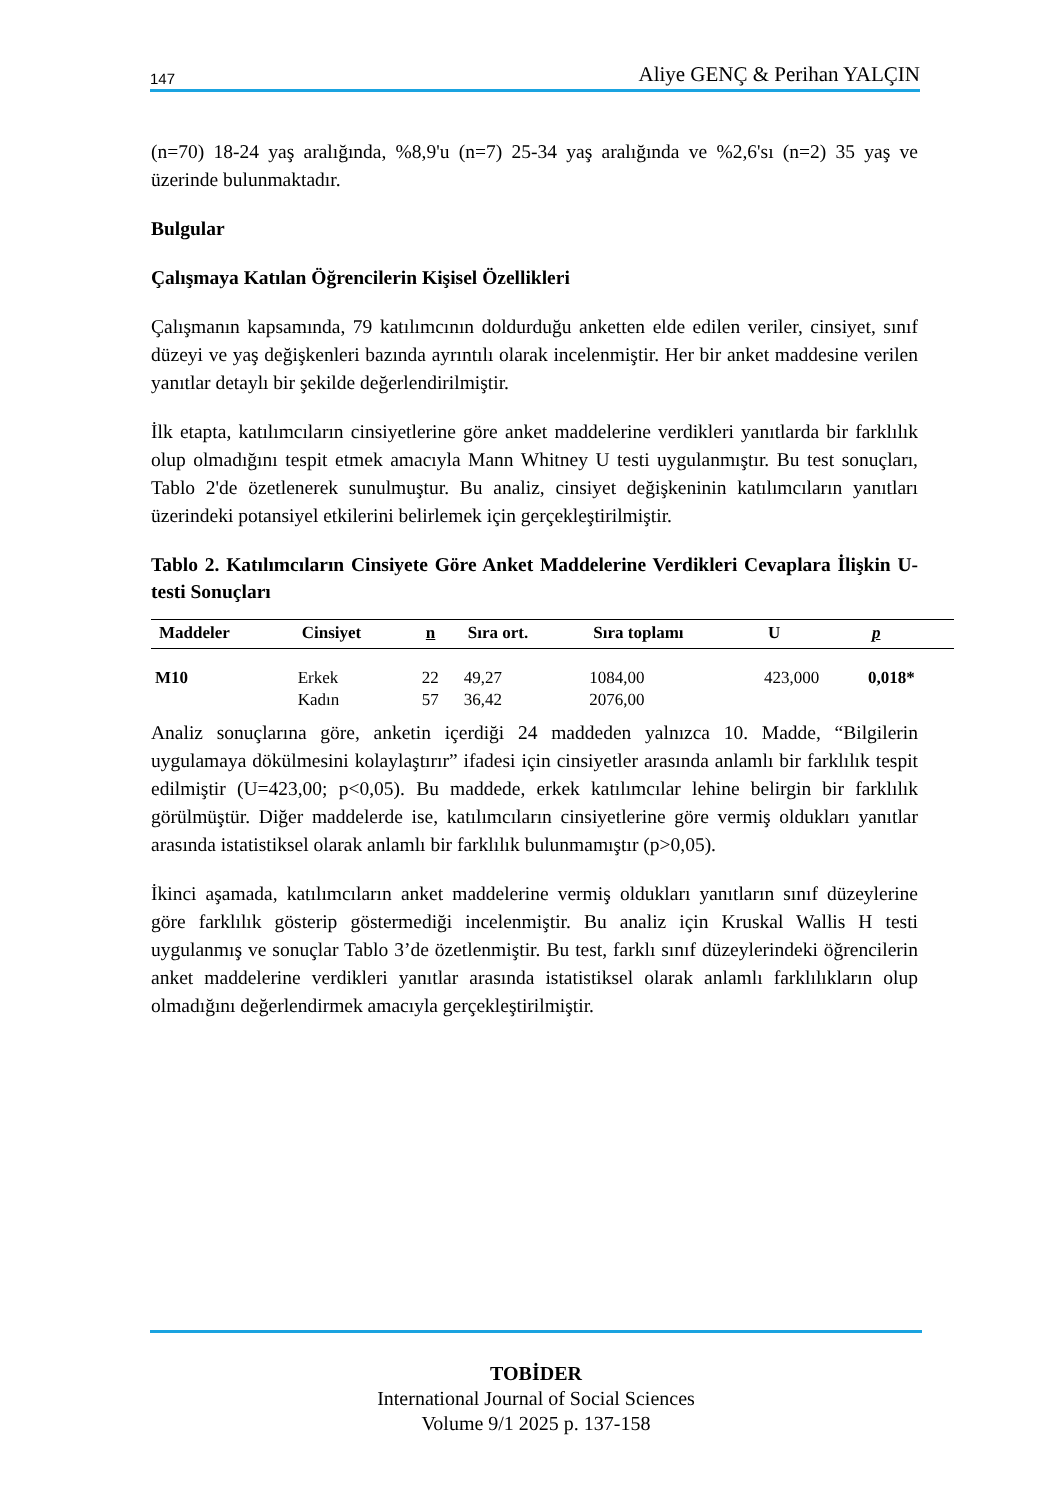147 Aliye GENÇ & Perihan YALÇIN
(n=70) 18-24 yaş aralığında, %8,9'u (n=7) 25-34 yaş aralığında ve %2,6'sı (n=2) 35 yaş ve üzerinde bulunmaktadır.
Bulgular
Çalışmaya Katılan Öğrencilerin Kişisel Özellikleri
Çalışmanın kapsamında, 79 katılımcının doldurduğu anketten elde edilen veriler, cinsiyet, sınıf düzeyi ve yaş değişkenleri bazında ayrıntılı olarak incelenmiştir. Her bir anket maddesine verilen yanıtlar detaylı bir şekilde değerlendirilmiştir.
İlk etapta, katılımcıların cinsiyetlerine göre anket maddelerine verdikleri yanıtlarda bir farklılık olup olmadığını tespit etmek amacıyla Mann Whitney U testi uygulanmıştır. Bu test sonuçları, Tablo 2'de özetlenerek sunulmuştur. Bu analiz, cinsiyet değişkeninin katılımcıların yanıtları üzerindeki potansiyel etkilerini belirlemek için gerçekleştirilmiştir.
Tablo 2. Katılımcıların Cinsiyete Göre Anket Maddelerine Verdikleri Cevaplara İlişkin U-testi Sonuçları
| Maddeler | Cinsiyet | n | Sıra ort. | Sıra toplamı | U | p |
| --- | --- | --- | --- | --- | --- | --- |
| M10 | Erkek Kadın | 22 57 | 49,27 36,42 | 1084,00 2076,00 | 423,000 | 0,018* |
Analiz sonuçlarına göre, anketin içerdiği 24 maddeden yalnızca 10. Madde, “Bilgilerin uygulamaya dökülmesini kolaylaştırır” ifadesi için cinsiyetler arasında anlamlı bir farklılık tespit edilmiştir (U=423,00; p<0,05). Bu maddede, erkek katılımcılar lehine belirgin bir farklılık görülmüştür. Diğer maddelerde ise, katılımcıların cinsiyetlerine göre vermiş oldukları yanıtlar arasında istatistiksel olarak anlamlı bir farklılık bulunmamıştır (p>0,05).
İkinci aşamada, katılımcıların anket maddelerine vermiş oldukları yanıtların sınıf düzeylerine göre farklılık gösterip göstermediği incelenmiştir. Bu analiz için Kruskal Wallis H testi uygulanmış ve sonuçlar Tablo 3’de özetlenmiştir. Bu test, farklı sınıf düzeylerindeki öğrencilerin anket maddelerine verdikleri yanıtlar arasında istatistiksel olarak anlamlı farklılıkların olup olmadığını değerlendirmek amacıyla gerçekleştirilmiştir.
TOBİDER
International Journal of Social Sciences
Volume 9/1 2025 p. 137-158